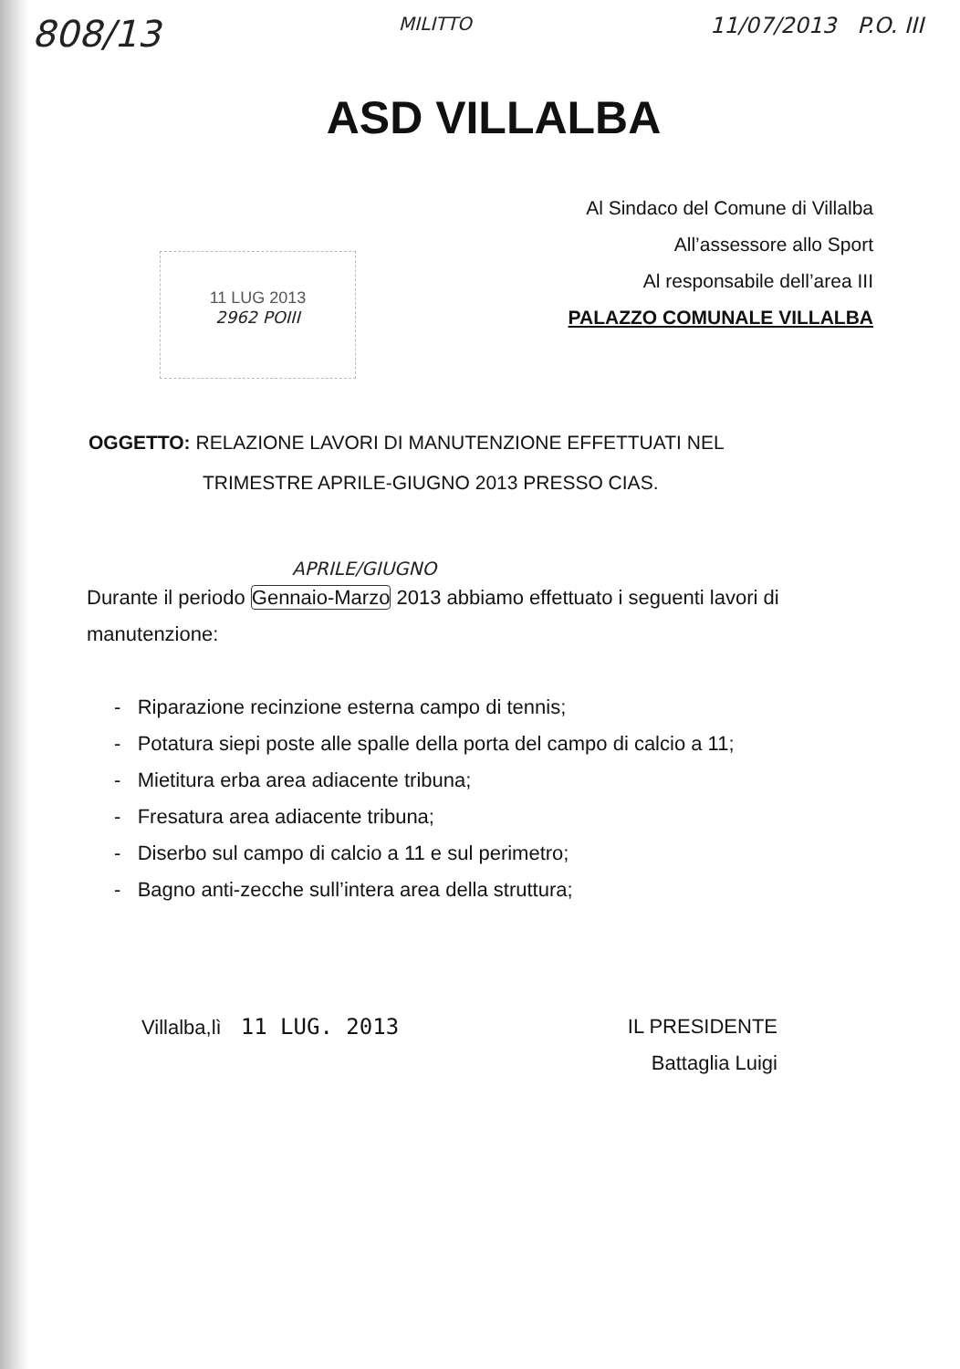808/13 MILITTO 11/07/2013 P.O. III
ASD VILLALBA
Al Sindaco del Comune di Villalba
All’assessore allo Sport
Al responsabile dell’area III
PALAZZO COMUNALE VILLALBA
11 LUG 2013
2962 POIII
OGGETTO: RELAZIONE LAVORI DI MANUTENZIONE EFFETTUATI NEL
TRIMESTRE APRILE-GIUGNO 2013 PRESSO CIAS.
APRILE/GIUGNO
Durante il periodo Gennaio-Marzo 2013 abbiamo effettuato i seguenti lavori di manutenzione:
- Riparazione recinzione esterna campo di tennis;
- Potatura siepi poste alle spalle della porta del campo di calcio a 11;
- Mietitura erba area adiacente tribuna;
- Fresatura area adiacente tribuna;
- Diserbo sul campo di calcio a 11 e sul perimetro;
- Bagno anti-zecche sull’intera area della struttura;
Villalba,lì 11 LUG. 2013 IL PRESIDENTE
Battaglia Luigi